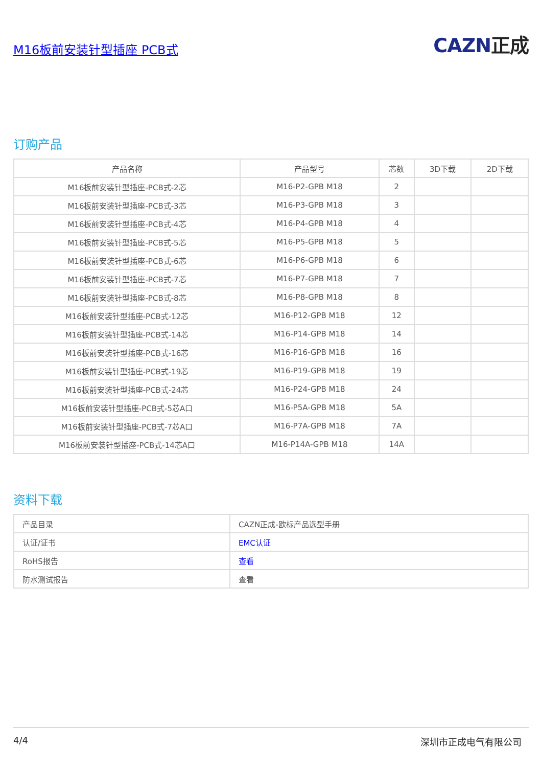M16板前安装针型插座 PCB式
CAZN正成
订购产品
| 产品名称 | 产品型号 | 芯数 | 3D下载 | 2D下载 |
| --- | --- | --- | --- | --- |
| M16板前安装针型插座-PCB式-2芯 | M16-P2-GPB M18 | 2 | | |
| M16板前安装针型插座-PCB式-3芯 | M16-P3-GPB M18 | 3 | | |
| M16板前安装针型插座-PCB式-4芯 | M16-P4-GPB M18 | 4 | | |
| M16板前安装针型插座-PCB式-5芯 | M16-P5-GPB M18 | 5 | | |
| M16板前安装针型插座-PCB式-6芯 | M16-P6-GPB M18 | 6 | | |
| M16板前安装针型插座-PCB式-7芯 | M16-P7-GPB M18 | 7 | | |
| M16板前安装针型插座-PCB式-8芯 | M16-P8-GPB M18 | 8 | | |
| M16板前安装针型插座-PCB式-12芯 | M16-P12-GPB M18 | 12 | | |
| M16板前安装针型插座-PCB式-14芯 | M16-P14-GPB M18 | 14 | | |
| M16板前安装针型插座-PCB式-16芯 | M16-P16-GPB M18 | 16 | | |
| M16板前安装针型插座-PCB式-19芯 | M16-P19-GPB M18 | 19 | | |
| M16板前安装针型插座-PCB式-24芯 | M16-P24-GPB M18 | 24 | | |
| M16板前安装针型插座-PCB式-5芯A口 | M16-P5A-GPB M18 | 5A | | |
| M16板前安装针型插座-PCB式-7芯A口 | M16-P7A-GPB M18 | 7A | | |
| M16板前安装针型插座-PCB式-14芯A口 | M16-P14A-GPB M18 | 14A | | |
资料下载
| 产品目录 | CAZN正成-欧标产品选型手册 |
| 认证/证书 | EMC认证 |
| RoHS报告 | 查看 |
| 防水测试报告 | 查看 |
4/4 深圳市正成电气有限公司